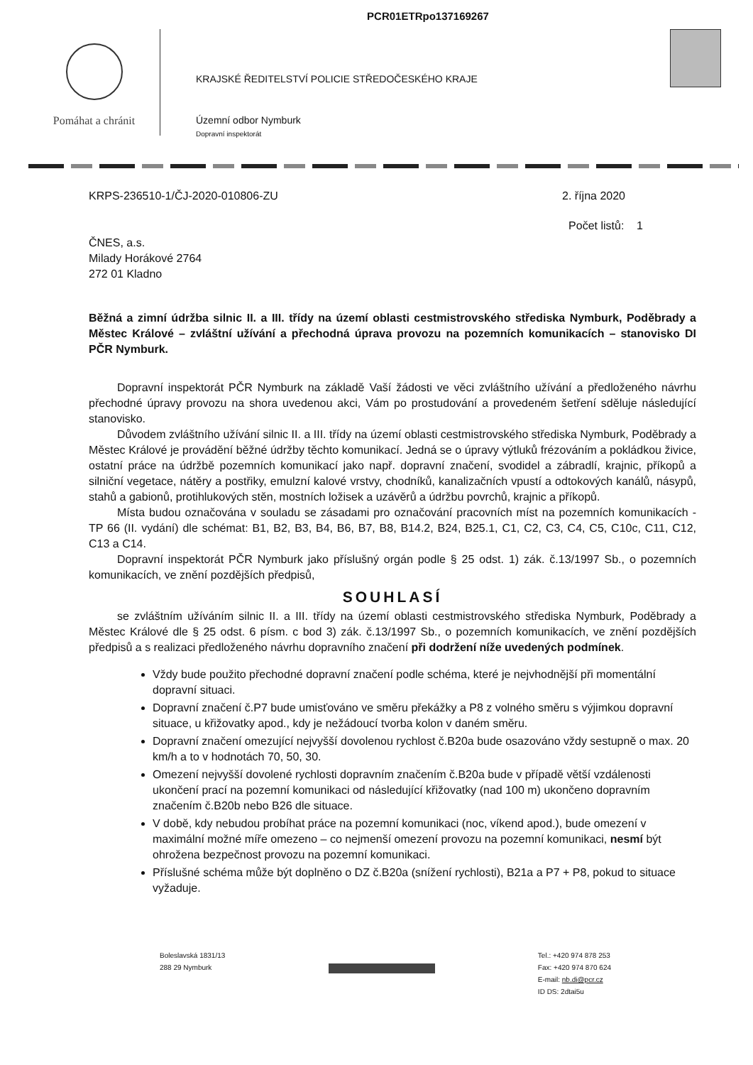PCR01ETRpo137169267
Pomáhat a chránit
KRAJSKÉ ŘEDITELSTVÍ POLICIE STŘEDOČESKÉHO KRAJE
Územní odbor Nymburk
Dopravní inspektorát
KRPS-236510-1/ČJ-2020-010806-ZU 2. října 2020
Počet listů: 1
ČNES, a.s.
Milady Horákové 2764
272 01 Kladno
Běžná a zimní údržba silnic II. a III. třídy na území oblasti cestmistrovského střediska Nymburk, Poděbrady a Městec Králové – zvláštní užívání a přechodná úprava provozu na pozemních komunikacích – stanovisko DI PČR Nymburk.
Dopravní inspektorát PČR Nymburk na základě Vaší žádosti ve věci zvláštního užívání a předloženého návrhu přechodné úpravy provozu na shora uvedenou akci, Vám po prostudování a provedeném šetření sděluje následující stanovisko.
Důvodem zvláštního užívání silnic II. a III. třídy na území oblasti cestmistrovského střediska Nymburk, Poděbrady a Městec Králové je provádění běžné údržby těchto komunikací. Jedná se o úpravy výtluků frézováním a pokládkou živice, ostatní práce na údržbě pozemních komunikací jako např. dopravní značení, svodidel a zábradlí, krajnic, příkopů a silniční vegetace, nátěry a postřiky, emulzní kalové vrstvy, chodníků, kanalizačních vpustí a odtokových kanálů, násypů, stahů a gabionů, protihlukových stěn, mostních ložisek a uzávěrů a údržbu povrchů, krajnic a příkopů.
Místa budou označována v souladu se zásadami pro označování pracovních míst na pozemních komunikacích - TP 66 (II. vydání) dle schémat: B1, B2, B3, B4, B6, B7, B8, B14.2, B24, B25.1, C1, C2, C3, C4, C5, C10c, C11, C12, C13 a C14.
Dopravní inspektorát PČR Nymburk jako příslušný orgán podle § 25 odst. 1) zák. č.13/1997 Sb., o pozemních komunikacích, ve znění pozdějších předpisů,
SOUHLASÍ
se zvláštním užíváním silnic II. a III. třídy na území oblasti cestmistrovského střediska Nymburk, Poděbrady a Městec Králové dle § 25 odst. 6 písm. c bod 3) zák. č.13/1997 Sb., o pozemních komunikacích, ve znění pozdějších předpisů a s realizaci předloženého návrhu dopravního značení při dodržení níže uvedených podmínek.
Vždy bude použito přechodné dopravní značení podle schéma, které je nejvhodnější při momentální dopravní situaci.
Dopravní značení č.P7 bude umisťováno ve směru překážky a P8 z volného směru s výjimkou dopravní situace, u křižovatky apod., kdy je nežádoucí tvorba kolon v daném směru.
Dopravní značení omezující nejvyšší dovolenou rychlost č.B20a bude osazováno vždy sestupně o max. 20 km/h a to v hodnotách 70, 50, 30.
Omezení nejvyšší dovolené rychlosti dopravním značením č.B20a bude v případě větší vzdálenosti ukončení prací na pozemní komunikaci od následující křižovatky (nad 100 m) ukončeno dopravním značením č.B20b nebo B26 dle situace.
V době, kdy nebudou probíhat práce na pozemní komunikaci (noc, víkend apod.), bude omezení v maximální možné míře omezeno – co nejmenší omezení provozu na pozemní komunikaci, nesmí být ohrožena bezpečnost provozu na pozemní komunikaci.
Příslušné schéma může být doplněno o DZ č.B20a (snížení rychlosti), B21a a P7 + P8, pokud to situace vyžaduje.
Boleslavská 1831/13
288 29 Nymburk
Tel.: +420 974 878 253
Fax: +420 974 870 624
E-mail: nb.di@pcr.cz
ID DS: 2dtai5u